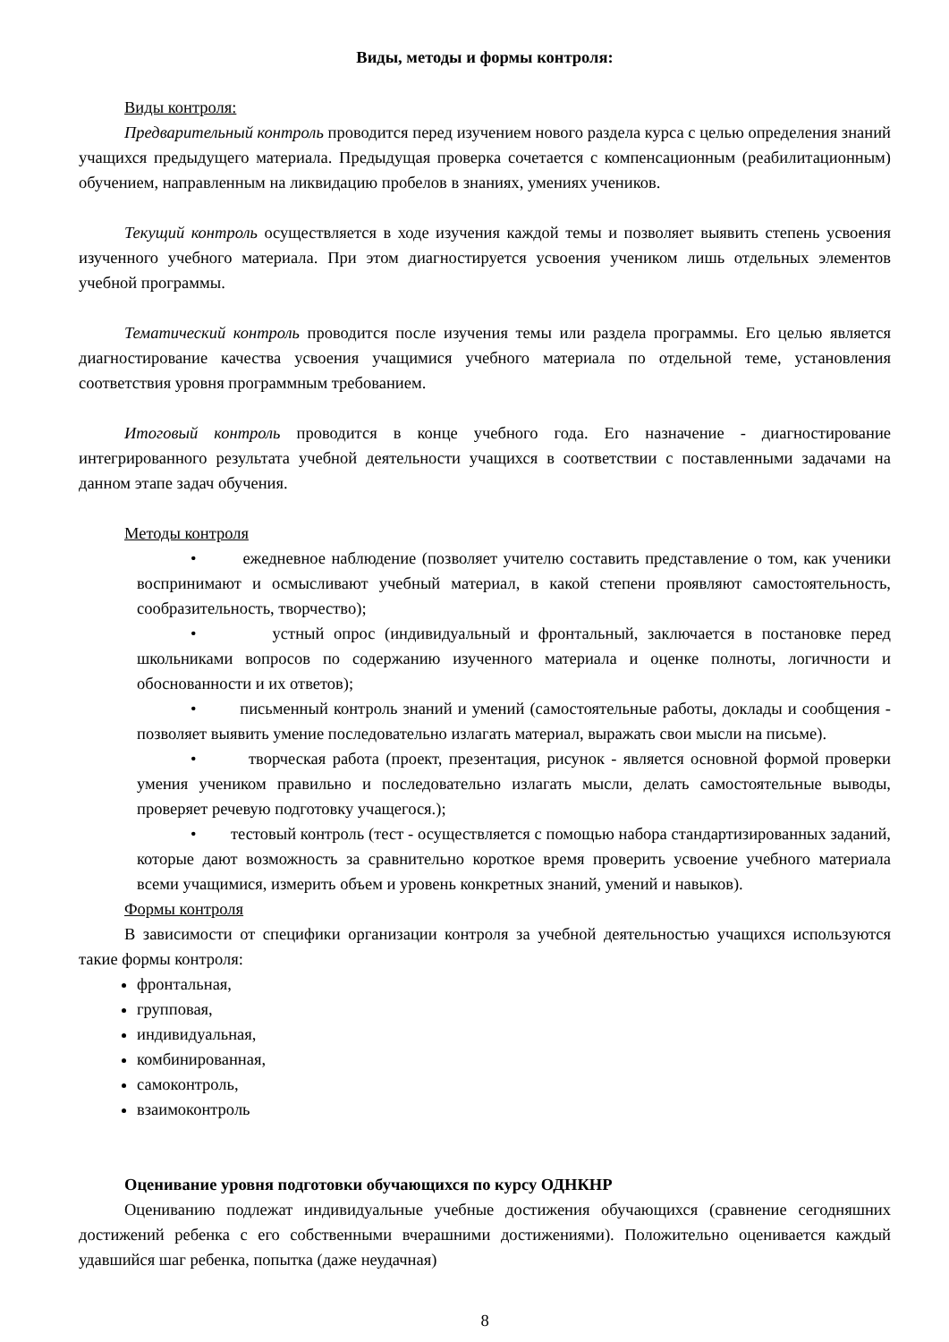Виды, методы и формы контроля:
Виды контроля:
Предварительный контроль проводится перед изучением нового раздела курса с целью определения знаний учащихся предыдущего материала. Предыдущая проверка сочетается с компенсационным (реабилитационным) обучением, направленным на ликвидацию пробелов в знаниях, умениях учеников.
Текущий контроль осуществляется в ходе изучения каждой темы и позволяет выявить степень усвоения изученного учебного материала. При этом диагностируется усвоения учеником лишь отдельных элементов учебной программы.
Тематический контроль проводится после изучения темы или раздела программы. Его целью является диагностирование качества усвоения учащимися учебного материала по отдельной теме, установления соответствия уровня программным требованием.
Итоговый контроль проводится в конце учебного года. Его назначение - диагностирование интегрированного результата учебной деятельности учащихся в соответствии с поставленными задачами на данном этапе задач обучения.
Методы контроля
• ежедневное наблюдение (позволяет учителю составить представление о том, как ученики воспринимают и осмысливают учебный материал, в какой степени проявляют самостоятельность, сообразительность, творчество);
• устный опрос (индивидуальный и фронтальный, заключается в постановке перед школьниками вопросов по содержанию изученного материала и оценке полноты, логичности и обоснованности и их ответов);
• письменный контроль знаний и умений (самостоятельные работы, доклады и сообщения - позволяет выявить умение последовательно излагать материал, выражать свои мысли на письме).
• творческая работа (проект, презентация, рисунок - является основной формой проверки умения учеником правильно и последовательно излагать мысли, делать самостоятельные выводы, проверяет речевую подготовку учащегося.);
• тестовый контроль (тест - осуществляется с помощью набора стандартизированных заданий, которые дают возможность за сравнительно короткое время проверить усвоение учебного материала всеми учащимися, измерить объем и уровень конкретных знаний, умений и навыков).
Формы контроля
В зависимости от специфики организации контроля за учебной деятельностью учащихся используются такие формы контроля:
фронтальная,
групповая,
индивидуальная,
комбинированная,
самоконтроль,
взаимоконтроль
Оценивание уровня подготовки обучающихся по курсу ОДНКНР
Оцениванию подлежат индивидуальные учебные достижения обучающихся (сравнение сегодняшних достижений ребенка с его собственными вчерашними достижениями). Положительно оценивается каждый удавшийся шаг ребенка, попытка (даже неудачная)
8